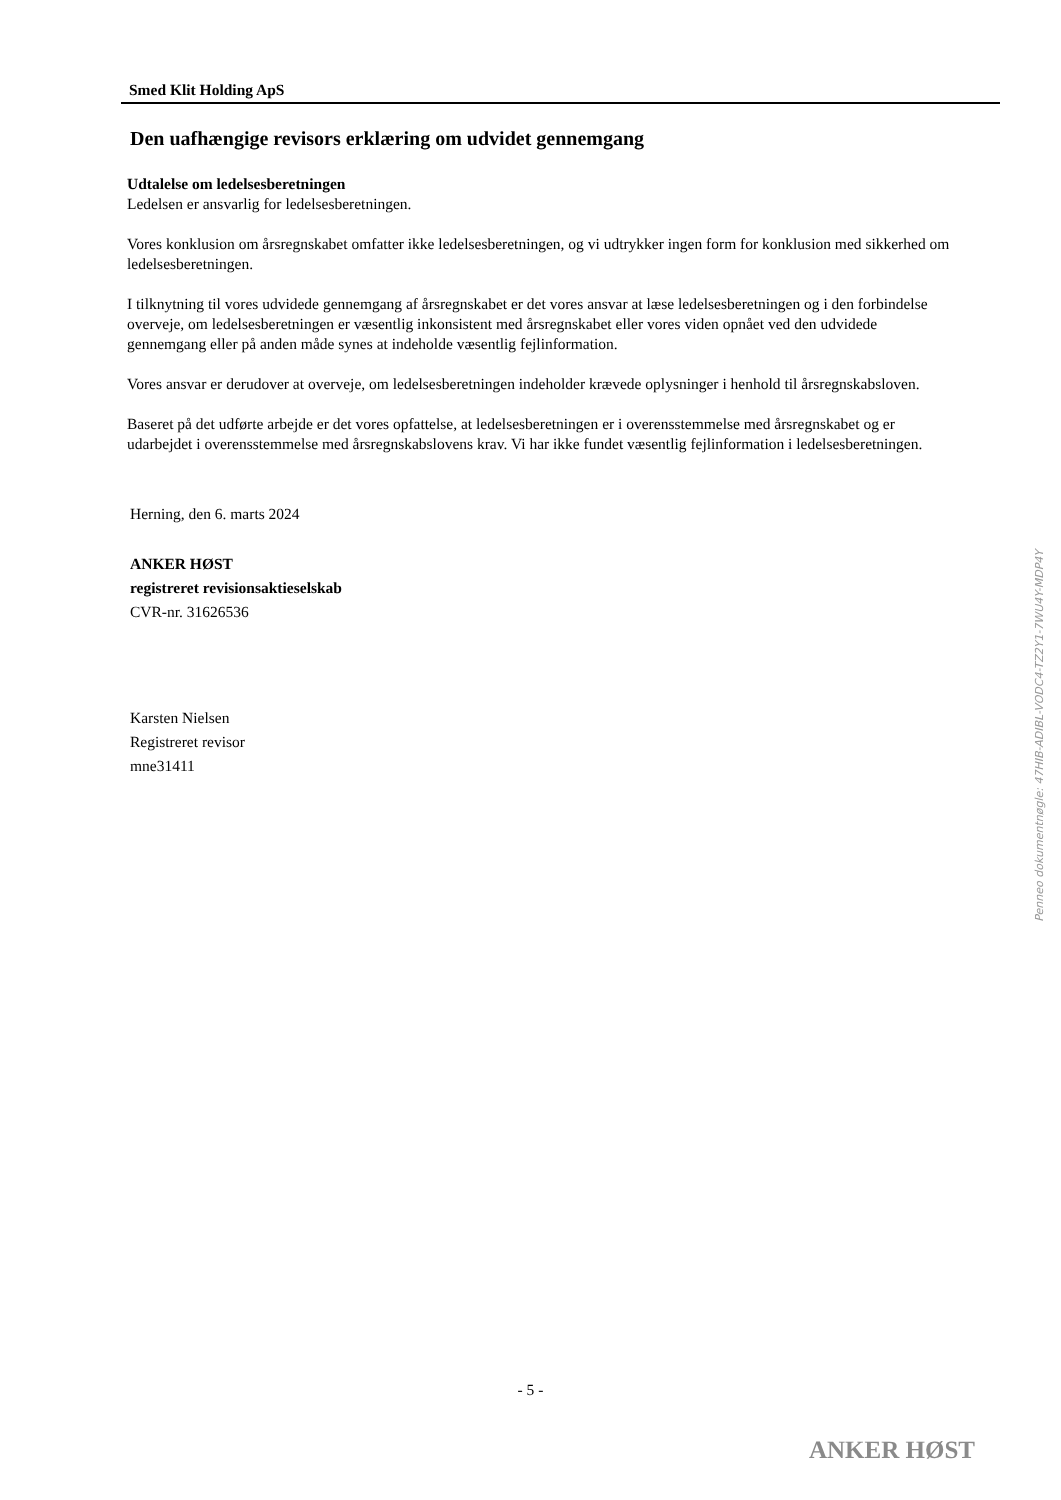Smed Klit Holding ApS
Den uafhængige revisors erklæring om udvidet gennemgang
Udtalelse om ledelsesberetningen
Ledelsen er ansvarlig for ledelsesberetningen.
Vores konklusion om årsregnskabet omfatter ikke ledelsesberetningen, og vi udtrykker ingen form for konklusion med sikkerhed om ledelsesberetningen.
I tilknytning til vores udvidede gennemgang af årsregnskabet er det vores ansvar at læse ledelsesberetningen og i den forbindelse overveje, om ledelsesberetningen er væsentlig inkonsistent med årsregnskabet eller vores viden opnået ved den udvidede gennemgang eller på anden måde synes at indeholde væsentlig fejlinformation.
Vores ansvar er derudover at overveje, om ledelsesberetningen indeholder krævede oplysninger i henhold til årsregnskabsloven.
Baseret på det udførte arbejde er det vores opfattelse, at ledelsesberetningen er i overensstemmelse med årsregnskabet og er udarbejdet i overensstemmelse med årsregnskabslovens krav. Vi har ikke fundet væsentlig fejlinformation i ledelsesberetningen.
Herning, den 6. marts 2024
ANKER HØST
registreret revisionsaktieselskab
CVR-nr. 31626536
Karsten Nielsen
Registreret revisor
mne31411
Penneo dokumentnøgle: 47HIB-ADIBL-VODC4-TZ2Y1-7WU4Y-MDP4Y
- 5 -
ANKER HØST